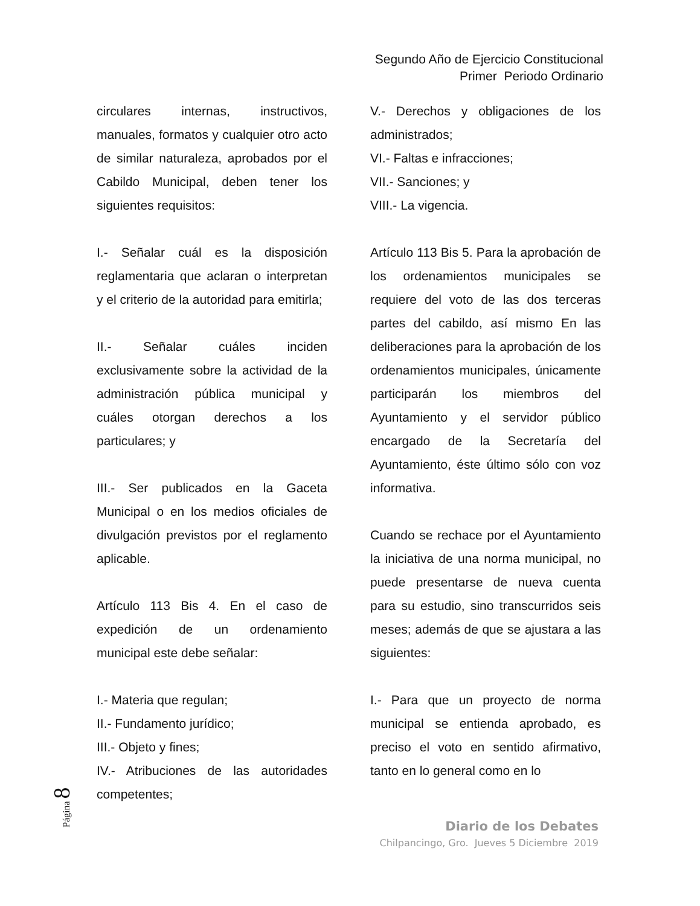Segundo Año de Ejercicio Constitucional
Primer Periodo Ordinario
circulares internas, instructivos, manuales, formatos y cualquier otro acto de similar naturaleza, aprobados por el Cabildo Municipal, deben tener los siguientes requisitos:
I.- Señalar cuál es la disposición reglamentaria que aclaran o interpretan y el criterio de la autoridad para emitirla;
II.- Señalar cuáles inciden exclusivamente sobre la actividad de la administración pública municipal y cuáles otorgan derechos a los particulares; y
III.- Ser publicados en la Gaceta Municipal o en los medios oficiales de divulgación previstos por el reglamento aplicable.
Artículo 113 Bis 4. En el caso de expedición de un ordenamiento municipal este debe señalar:
I.- Materia que regulan;
II.- Fundamento jurídico;
III.- Objeto y fines;
IV.- Atribuciones de las autoridades competentes;
V.- Derechos y obligaciones de los administrados;
VI.- Faltas e infracciones;
VII.- Sanciones; y
VIII.- La vigencia.
Artículo 113 Bis 5. Para la aprobación de los ordenamientos municipales se requiere del voto de las dos terceras partes del cabildo, así mismo En las deliberaciones para la aprobación de los ordenamientos municipales, únicamente participarán los miembros del Ayuntamiento y el servidor público encargado de la Secretaría del Ayuntamiento, éste último sólo con voz informativa.
Cuando se rechace por el Ayuntamiento la iniciativa de una norma municipal, no puede presentarse de nueva cuenta para su estudio, sino transcurridos seis meses; además de que se ajustara a las siguientes:
I.- Para que un proyecto de norma municipal se entienda aprobado, es preciso el voto en sentido afirmativo, tanto en lo general como en lo
Página 8
Diario de los Debates
Chilpancingo, Gro. Jueves 5 Diciembre 2019